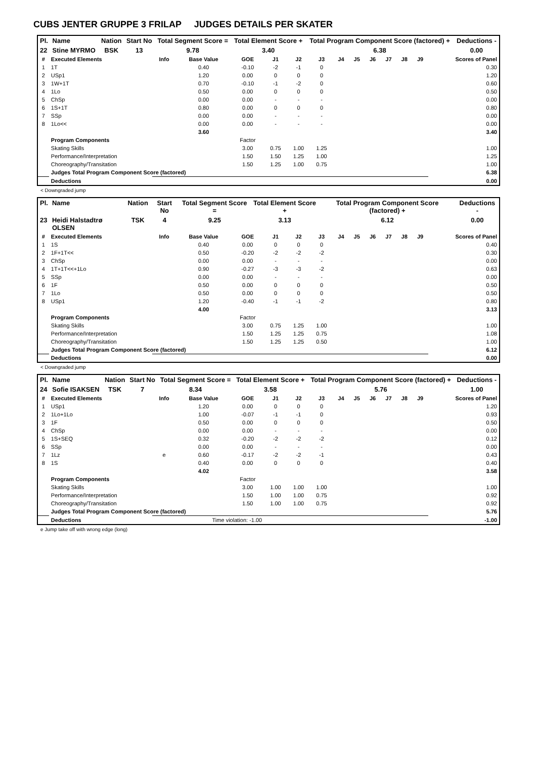CUBS JENTER GRUPPE 3 FRILAP JUDGES DETAILS PER SKATER
| Pl. | Name | Nation | Start No | Total Segment Score = | Total Element Score + | Total Program Component Score (factored) + | Deductions - |
| --- | --- | --- | --- | --- | --- | --- | --- |
| 22 | Stine MYRMO | BSK | 13 | 9.78 | 3.40 | 6.38 | 0.00 |
| # | Executed Elements | Info | Base Value | GOE | J1 | J2 | J3 | J4 | J5 | J6 | J7 | J8 | J9 | Scores of Panel |
| --- | --- | --- | --- | --- | --- | --- | --- | --- | --- | --- | --- | --- | --- | --- |
| 1 | 1T | | 0.40 | -0.10 | -2 | -1 | 0 | | | | | | | 0.30 |
| 2 | USp1 | | 1.20 | 0.00 | 0 | 0 | 0 | | | | | | | 1.20 |
| 3 | 1W+1T | | 0.70 | -0.10 | -1 | -2 | 0 | | | | | | | 0.60 |
| 4 | 1Lo | | 0.50 | 0.00 | 0 | 0 | 0 | | | | | | | 0.50 |
| 5 | ChSp | | 0.00 | 0.00 | - | - | - | | | | | | | 0.00 |
| 6 | 1S+1T | | 0.80 | 0.00 | 0 | 0 | 0 | | | | | | | 0.80 |
| 7 | SSp | | 0.00 | 0.00 | - | - | - | | | | | | | 0.00 |
| 8 | 1Lo<< | | 0.00 | 0.00 | - | - | - | | | | | | | 0.00 |
| | | | 3.60 | | | | | | | | | | | 3.40 |
| | Program Components | | | Factor | | | | | | | | | | |
| | Skating Skills | | | 3.00 | 0.75 | 1.00 | 1.25 | | | | | | | 1.00 |
| | Performance/Interpretation | | | 1.50 | 1.50 | 1.25 | 1.00 | | | | | | | 1.25 |
| | Choreography/Transitation | | | 1.50 | 1.25 | 1.00 | 0.75 | | | | | | | 1.00 |
| | Judges Total Program Component Score (factored) | | | | | | | | | | | | | 6.38 |
| | Deductions | | | | | | | | | | | | | 0.00 |
< Downgraded jump
| Pl. | Name | Nation | Start No | Total Segment Score = | Total Element Score + | Total Program Component Score (factored) + | Deductions - |
| --- | --- | --- | --- | --- | --- | --- | --- |
| 23 | Heidi Halstadtrø OLSEN | TSK | 4 | 9.25 | 3.13 | 6.12 | 0.00 |
| # | Executed Elements | Info | Base Value | GOE | J1 | J2 | J3 | J4 | J5 | J6 | J7 | J8 | J9 | Scores of Panel |
| --- | --- | --- | --- | --- | --- | --- | --- | --- | --- | --- | --- | --- | --- | --- |
| 1 | 1S | | 0.40 | 0.00 | 0 | 0 | 0 | | | | | | | 0.40 |
| 2 | 1F+1T<< | | 0.50 | -0.20 | -2 | -2 | -2 | | | | | | | 0.30 |
| 3 | ChSp | | 0.00 | 0.00 | - | - | - | | | | | | | 0.00 |
| 4 | 1T+1T<<+1Lo | | 0.90 | -0.27 | -3 | -3 | -2 | | | | | | | 0.63 |
| 5 | SSp | | 0.00 | 0.00 | - | - | - | | | | | | | 0.00 |
| 6 | 1F | | 0.50 | 0.00 | 0 | 0 | 0 | | | | | | | 0.50 |
| 7 | 1Lo | | 0.50 | 0.00 | 0 | 0 | 0 | | | | | | | 0.50 |
| 8 | USp1 | | 1.20 | -0.40 | -1 | -1 | -2 | | | | | | | 0.80 |
| | | | 4.00 | | | | | | | | | | | 3.13 |
| | Program Components | | | Factor | | | | | | | | | | |
| | Skating Skills | | | 3.00 | 0.75 | 1.25 | 1.00 | | | | | | | 1.00 |
| | Performance/Interpretation | | | 1.50 | 1.25 | 1.25 | 0.75 | | | | | | | 1.08 |
| | Choreography/Transitation | | | 1.50 | 1.25 | 1.25 | 0.50 | | | | | | | 1.00 |
| | Judges Total Program Component Score (factored) | | | | | | | | | | | | | 6.12 |
| | Deductions | | | | | | | | | | | | | 0.00 |
< Downgraded jump
| Pl. | Name | Nation | Start No | Total Segment Score = | Total Element Score + | Total Program Component Score (factored) + | Deductions - |
| --- | --- | --- | --- | --- | --- | --- | --- |
| 24 | Sofie ISAKSEN | TSK | 7 | 8.34 | 3.58 | 5.76 | 1.00 |
| # | Executed Elements | Info | Base Value | GOE | J1 | J2 | J3 | J4 | J5 | J6 | J7 | J8 | J9 | Scores of Panel |
| --- | --- | --- | --- | --- | --- | --- | --- | --- | --- | --- | --- | --- | --- | --- |
| 1 | USp1 | | 1.20 | 0.00 | 0 | 0 | 0 | | | | | | | 1.20 |
| 2 | 1Lo+1Lo | | 1.00 | -0.07 | -1 | -1 | 0 | | | | | | | 0.93 |
| 3 | 1F | | 0.50 | 0.00 | 0 | 0 | 0 | | | | | | | 0.50 |
| 4 | ChSp | | 0.00 | 0.00 | - | - | - | | | | | | | 0.00 |
| 5 | 1S+SEQ | | 0.32 | -0.20 | -2 | -2 | -2 | | | | | | | 0.12 |
| 6 | SSp | | 0.00 | 0.00 | - | - | - | | | | | | | 0.00 |
| 7 | 1Lz | e | 0.60 | -0.17 | -2 | -2 | -1 | | | | | | | 0.43 |
| 8 | 1S | | 0.40 | 0.00 | 0 | 0 | 0 | | | | | | | 0.40 |
| | | | 4.02 | | | | | | | | | | | 3.58 |
| | Program Components | | | Factor | | | | | | | | | | |
| | Skating Skills | | | 3.00 | 1.00 | 1.00 | 1.00 | | | | | | | 1.00 |
| | Performance/Interpretation | | | 1.50 | 1.00 | 1.00 | 0.75 | | | | | | | 0.92 |
| | Choreography/Transitation | | | 1.50 | 1.00 | 1.00 | 0.75 | | | | | | | 0.92 |
| | Judges Total Program Component Score (factored) | | | | | | | | | | | | | 5.76 |
| | Deductions | Time violation: -1.00 | | | | | | | | | | | | -1.00 |
e Jump take off with wrong edge (long)